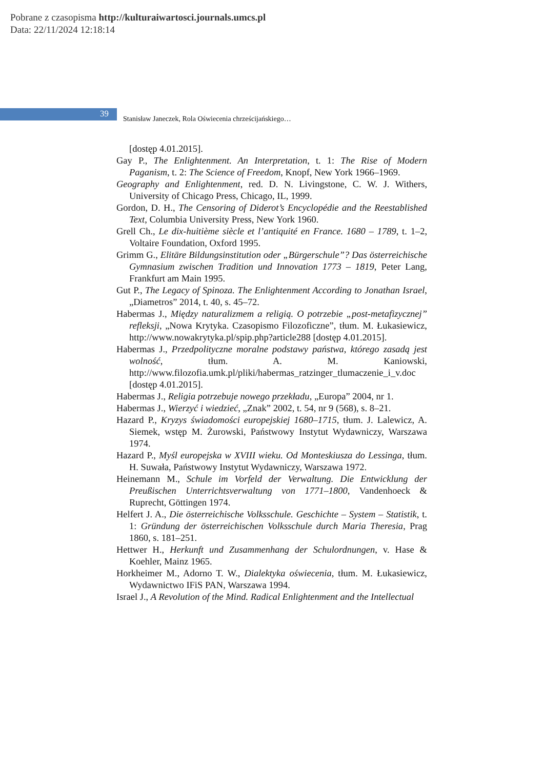Pobrane z czasopisma http://kulturaiwartosci.journals.umcs.pl
Data: 22/11/2024 12:18:14
39
Stanisław Janeczek, Rola Oświecenia chrześcijańskiego…
[dostęp 4.01.2015].
Gay P., The Enlightenment. An Interpretation, t. 1: The Rise of Modern Paganism, t. 2: The Science of Freedom, Knopf, New York 1966–1969.
Geography and Enlightenment, red. D. N. Livingstone, C. W. J. Withers, University of Chicago Press, Chicago, IL, 1999.
Gordon, D. H., The Censoring of Diderot’s Encyclopédie and the Reestablished Text, Columbia University Press, New York 1960.
Grell Ch., Le dix-huitième siècle et l’antiquité en France. 1680 – 1789, t. 1–2, Voltaire Foundation, Oxford 1995.
Grimm G., Elitäre Bildungsinstitution oder „Bürgerschule”? Das österreichische Gymnasium zwischen Tradition und Innovation 1773 – 1819, Peter Lang, Frankfurt am Main 1995.
Gut P., The Legacy of Spinoza. The Enlightenment According to Jonathan Israel, „Diametros” 2014, t. 40, s. 45–72.
Habermas J., Między naturalizmem a religią. O potrzebie „post-metafizycznej” refleksji, „Nowa Krytyka. Czasopismo Filozoficzne”, tłum. M. Łukasiewicz, http://www.nowakrytyka.pl/spip.php?article288 [dostęp 4.01.2015].
Habermas J., Przedpolityczne moralne podstawy państwa, którego zasadą jest wolność, tłum. A. M. Kaniowski, http://www.filozofia.umk.pl/pliki/habermas_ratzinger_tlumaczenie_i_v.doc [dostęp 4.01.2015].
Habermas J., Religia potrzebuje nowego przekładu, „Europa” 2004, nr 1.
Habermas J., Wierzyć i wiedzieć, „Znak” 2002, t. 54, nr 9 (568), s. 8–21.
Hazard P., Kryzys świadomości europejskiej 1680–1715, tłum. J. Lalewicz, A. Siemek, wstęp M. Żurowski, Państwowy Instytut Wydawniczy, Warszawa 1974.
Hazard P., Myśl europejska w XVIII wieku. Od Monteskiusza do Lessinga, tłum. H. Suwała, Państwowy Instytut Wydawniczy, Warszawa 1972.
Heinemann M., Schule im Vorfeld der Verwaltung. Die Entwicklung der Preußischen Unterrichtsverwaltung von 1771–1800, Vandenhoeck & Ruprecht, Göttingen 1974.
Helfert J. A., Die österreichische Volksschule. Geschichte – System – Statistik, t. 1: Gründung der österreichischen Volksschule durch Maria Theresia, Prag 1860, s. 181–251.
Hettwer H., Herkunft und Zusammenhang der Schulordnungen, v. Hase & Koehler, Mainz 1965.
Horkheimer M., Adorno T. W., Dialektyka oświecenia, tłum. M. Łukasiewicz, Wydawnictwo IFiS PAN, Warszawa 1994.
Israel J., A Revolution of the Mind. Radical Enlightenment and the Intellectual